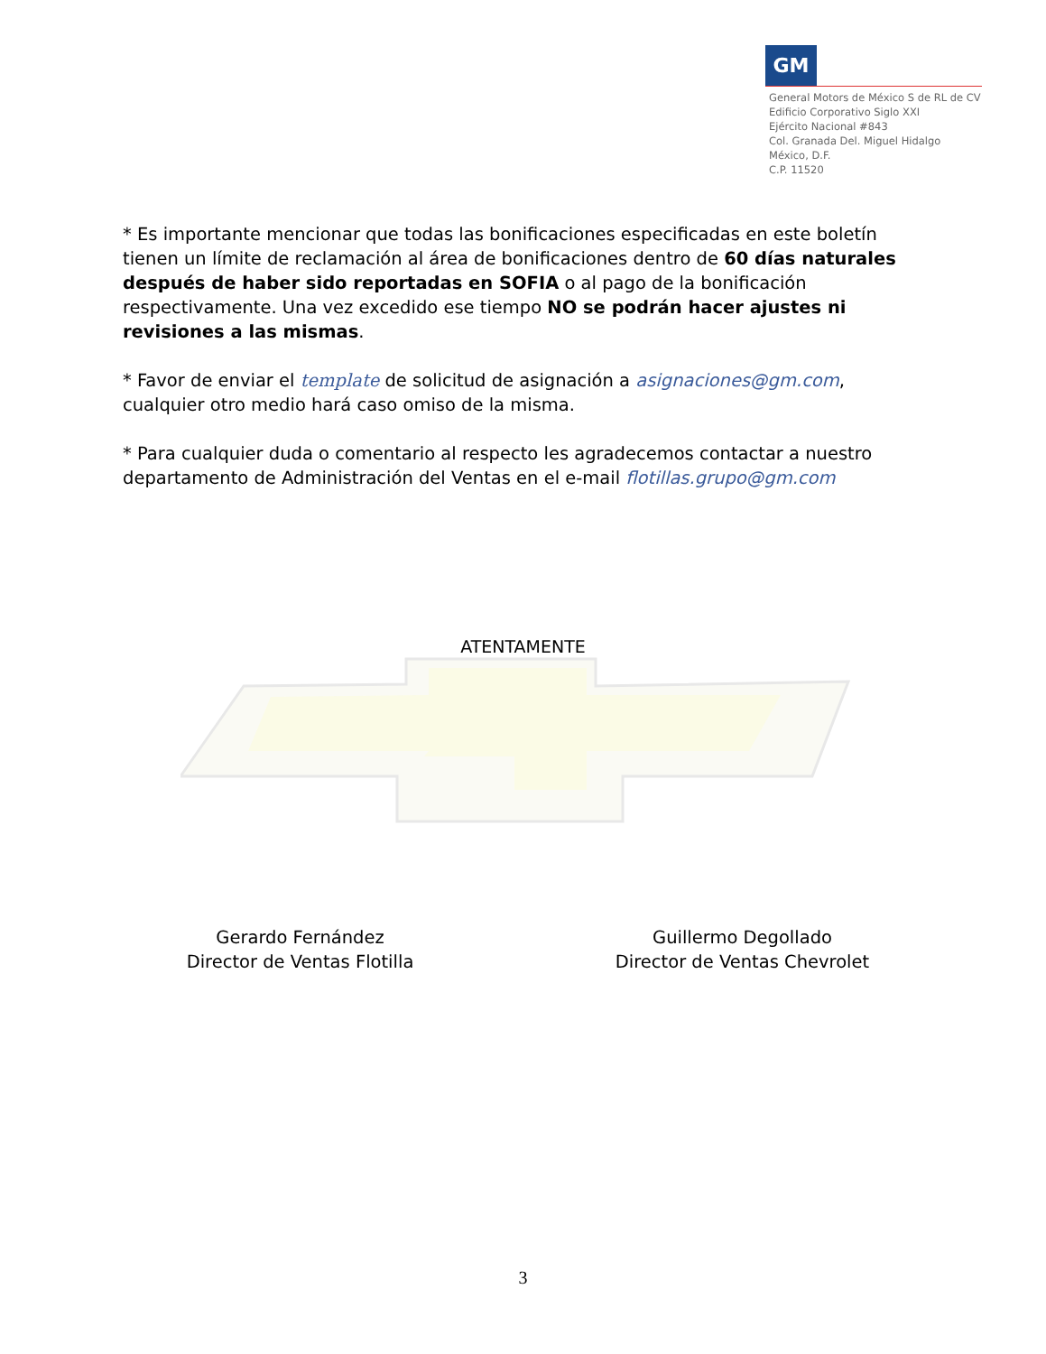GM
General Motors de México S de RL de CV
Edificio Corporativo Siglo XXI
Ejército Nacional #843
Col. Granada Del. Miguel Hidalgo
México, D.F.
C.P. 11520
* Es importante mencionar que todas las bonificaciones especificadas en este boletín tienen un límite de reclamación al área de bonificaciones dentro de 60 días naturales después de haber sido reportadas en SOFIA o al pago de la bonificación respectivamente. Una vez excedido ese tiempo NO se podrán hacer ajustes ni revisiones a las mismas.
* Favor de enviar el template de solicitud de asignación a asignaciones@gm.com, cualquier otro medio hará caso omiso de la misma.
* Para cualquier duda o comentario al respecto les agradecemos contactar a nuestro departamento de Administración del Ventas en el e-mail flotillas.grupo@gm.com
ATENTAMENTE
Gerardo Fernández
Director de Ventas Flotilla
Guillermo Degollado
Director de Ventas Chevrolet
3